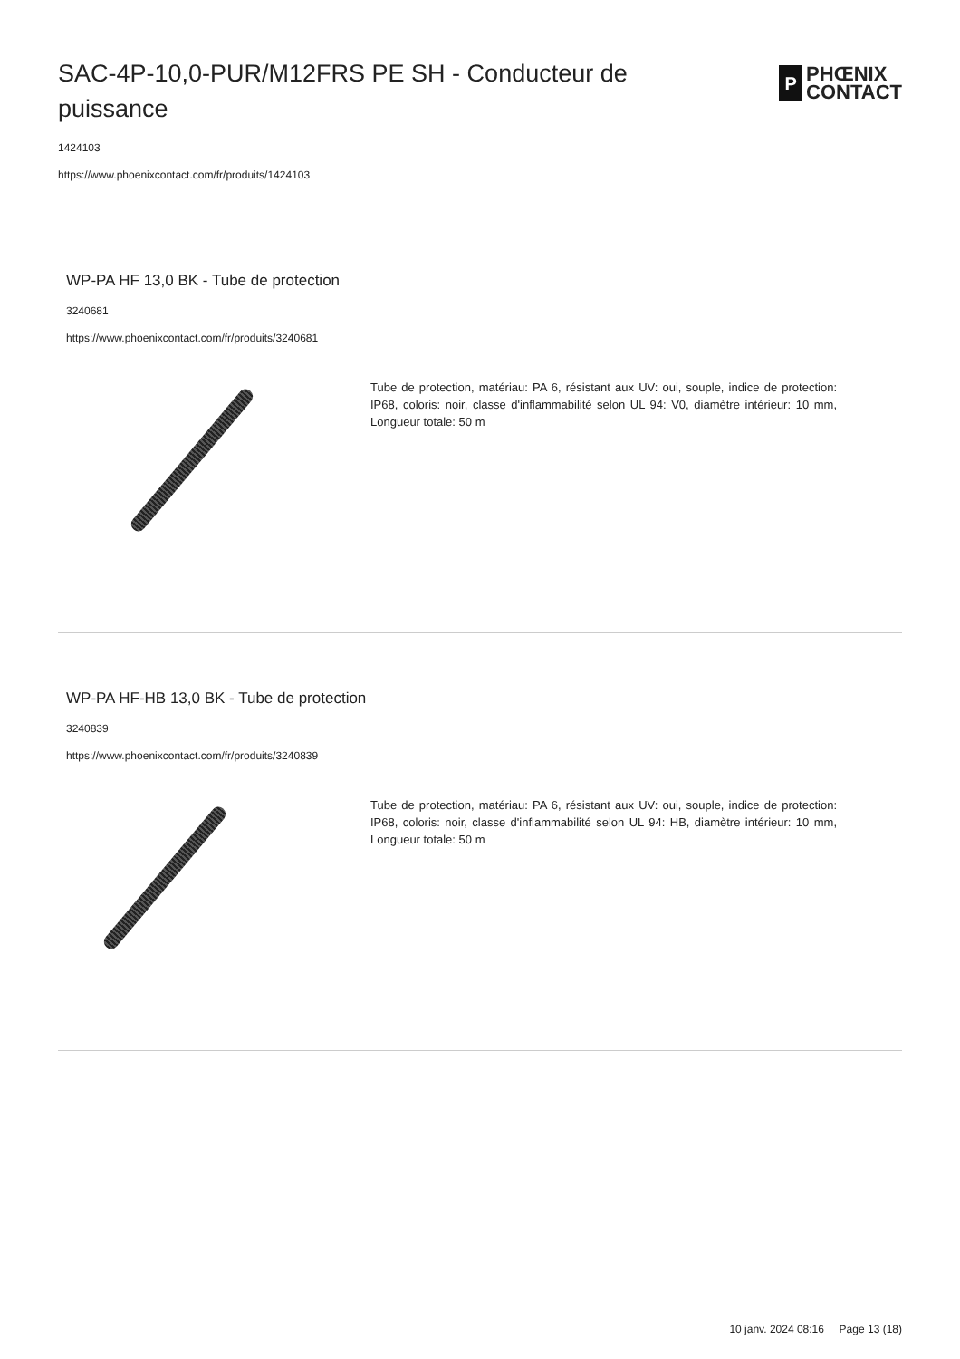SAC-4P-10,0-PUR/M12FRS PE SH - Conducteur de puissance
P
PHŒNIX
CONTACT
1424103
https://www.phoenixcontact.com/fr/produits/1424103
WP-PA HF 13,0 BK - Tube de protection
3240681
https://www.phoenixcontact.com/fr/produits/3240681
Tube de protection, matériau: PA 6, résistant aux UV: oui, souple, indice de protection: IP68, coloris: noir, classe d'inflammabilité selon UL 94: V0, diamètre intérieur: 10 mm, Longueur totale: 50 m
WP-PA HF-HB 13,0 BK - Tube de protection
3240839
https://www.phoenixcontact.com/fr/produits/3240839
Tube de protection, matériau: PA 6, résistant aux UV: oui, souple, indice de protection: IP68, coloris: noir, classe d'inflammabilité selon UL 94: HB, diamètre intérieur: 10 mm, Longueur totale: 50 m
10 janv. 2024 08:16 Page 13 (18)